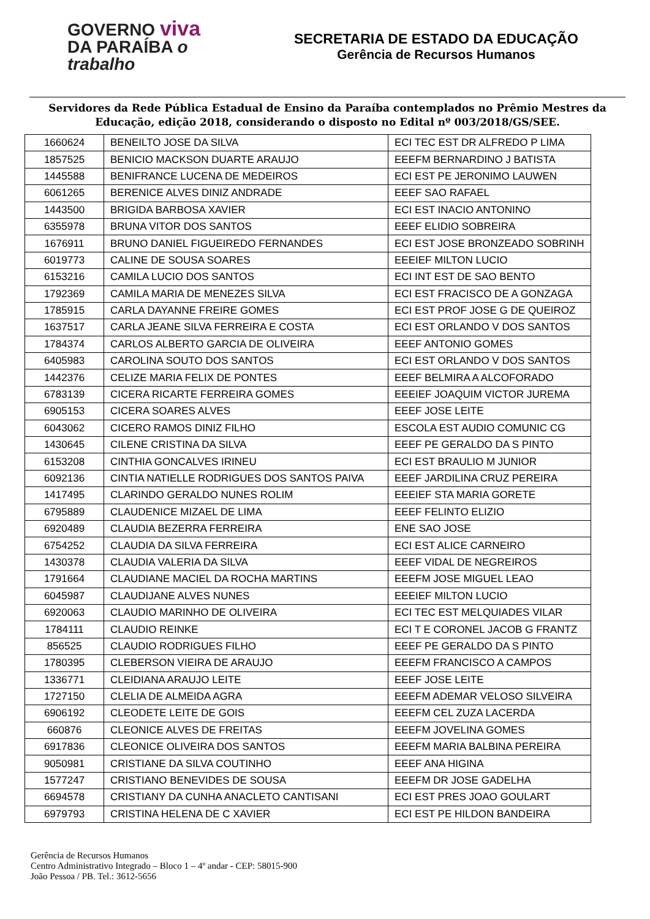GOVERNO viva
DA PARAÍBA o trabalho
SECRETARIA DE ESTADO DA EDUCAÇÃO
Gerência de Recursos Humanos
Servidores da Rede Pública Estadual de Ensino da Paraíba contemplados no Prêmio Mestres da Educação, edição 2018, considerando o disposto no Edital nº 003/2018/GS/SEE.
| 1660624 | BENEILTO JOSE DA SILVA | ECI TEC EST DR ALFREDO P LIMA |
| 1857525 | BENICIO MACKSON DUARTE ARAUJO | EEEFM BERNARDINO J BATISTA |
| 1445588 | BENIFRANCE LUCENA DE MEDEIROS | ECI EST PE JERONIMO LAUWEN |
| 6061265 | BERENICE ALVES DINIZ ANDRADE | EEEF SAO RAFAEL |
| 1443500 | BRIGIDA BARBOSA XAVIER | ECI EST INACIO ANTONINO |
| 6355978 | BRUNA VITOR DOS SANTOS | EEEF ELIDIO SOBREIRA |
| 1676911 | BRUNO DANIEL FIGUEIREDO FERNANDES | ECI EST JOSE BRONZEADO SOBRINH |
| 6019773 | CALINE DE SOUSA SOARES | EEEIEF MILTON LUCIO |
| 6153216 | CAMILA LUCIO DOS SANTOS | ECI INT EST DE SAO BENTO |
| 1792369 | CAMILA MARIA DE MENEZES SILVA | ECI EST FRACISCO DE A GONZAGA |
| 1785915 | CARLA DAYANNE FREIRE GOMES | ECI EST PROF JOSE G DE QUEIROZ |
| 1637517 | CARLA JEANE SILVA FERREIRA E COSTA | ECI EST ORLANDO V DOS SANTOS |
| 1784374 | CARLOS ALBERTO GARCIA DE OLIVEIRA | EEEF ANTONIO GOMES |
| 6405983 | CAROLINA SOUTO DOS SANTOS | ECI EST ORLANDO V DOS SANTOS |
| 1442376 | CELIZE MARIA FELIX DE PONTES | EEEF BELMIRA A ALCOFORADO |
| 6783139 | CICERA RICARTE FERREIRA GOMES | EEEIEF JOAQUIM VICTOR JUREMA |
| 6905153 | CICERA SOARES ALVES | EEEF JOSE LEITE |
| 6043062 | CICERO RAMOS DINIZ FILHO | ESCOLA EST AUDIO COMUNIC CG |
| 1430645 | CILENE CRISTINA DA SILVA | EEEF PE GERALDO DA S PINTO |
| 6153208 | CINTHIA GONCALVES IRINEU | ECI EST BRAULIO M JUNIOR |
| 6092136 | CINTIA NATIELLE RODRIGUES DOS SANTOS PAIVA | EEEF JARDILINA CRUZ PEREIRA |
| 1417495 | CLARINDO GERALDO NUNES ROLIM | EEEIEF STA MARIA GORETE |
| 6795889 | CLAUDENICE MIZAEL DE LIMA | EEEF FELINTO ELIZIO |
| 6920489 | CLAUDIA BEZERRA FERREIRA | ENE SAO JOSE |
| 6754252 | CLAUDIA DA SILVA FERREIRA | ECI EST ALICE CARNEIRO |
| 1430378 | CLAUDIA VALERIA DA SILVA | EEEF VIDAL DE NEGREIROS |
| 1791664 | CLAUDIANE MACIEL DA ROCHA MARTINS | EEEFM JOSE MIGUEL LEAO |
| 6045987 | CLAUDIJANE ALVES NUNES | EEEIEF MILTON LUCIO |
| 6920063 | CLAUDIO MARINHO DE OLIVEIRA | ECI TEC EST MELQUIADES VILAR |
| 1784111 | CLAUDIO REINKE | ECI T E CORONEL JACOB G FRANTZ |
| 856525 | CLAUDIO RODRIGUES FILHO | EEEF PE GERALDO DA S PINTO |
| 1780395 | CLEBERSON VIEIRA DE ARAUJO | EEEFM FRANCISCO A CAMPOS |
| 1336771 | CLEIDIANA ARAUJO LEITE | EEEF JOSE LEITE |
| 1727150 | CLELIA DE ALMEIDA AGRA | EEEFM ADEMAR VELOSO SILVEIRA |
| 6906192 | CLEODETE LEITE DE GOIS | EEEFM CEL ZUZA LACERDA |
| 660876 | CLEONICE ALVES DE FREITAS | EEEFM JOVELINA GOMES |
| 6917836 | CLEONICE OLIVEIRA DOS SANTOS | EEEFM MARIA BALBINA PEREIRA |
| 9050981 | CRISTIANE DA SILVA COUTINHO | EEEF ANA HIGINA |
| 1577247 | CRISTIANO BENEVIDES DE SOUSA | EEEFM DR JOSE GADELHA |
| 6694578 | CRISTIANY DA CUNHA ANACLETO CANTISANI | ECI EST PRES JOAO GOULART |
| 6979793 | CRISTINA HELENA DE C XAVIER | ECI EST PE HILDON BANDEIRA |
Gerência de Recursos Humanos
Centro Administrativo Integrado – Bloco 1 – 4º andar - CEP: 58015-900
João Pessoa / PB. Tel.: 3612-5656